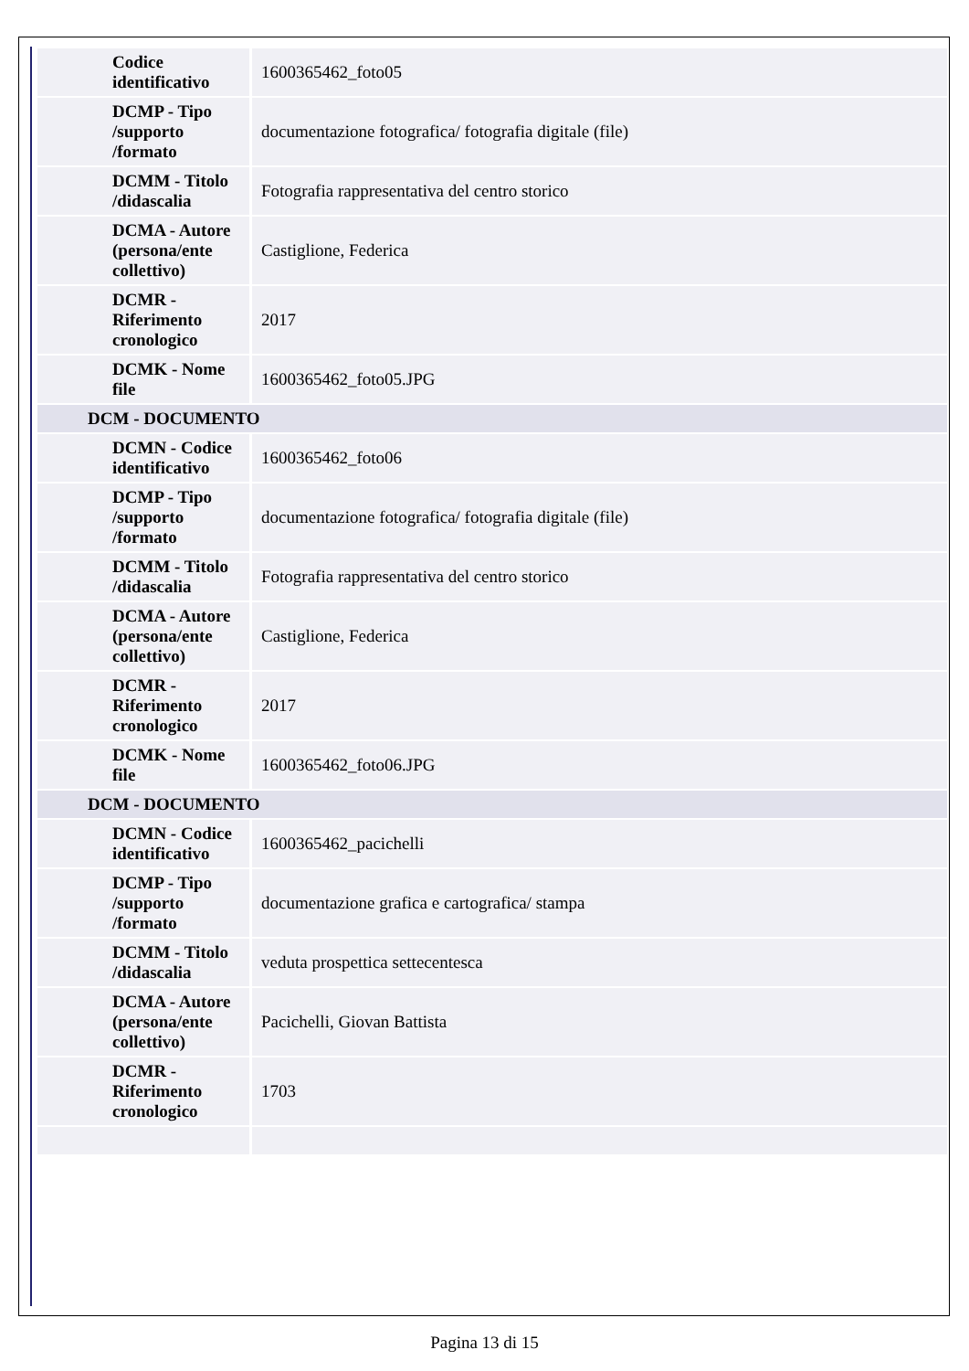| Codice identificativo | 1600365462_foto05 |
| DCMP - Tipo /supporto /formato | documentazione fotografica/ fotografia digitale (file) |
| DCMM - Titolo /didascalia | Fotografia rappresentativa del centro storico |
| DCMA - Autore (persona/ente collettivo) | Castiglione, Federica |
| DCMR - Riferimento cronologico | 2017 |
| DCMK - Nome file | 1600365462_foto05.JPG |
| DCM - DOCUMENTO | |
| DCMN - Codice identificativo | 1600365462_foto06 |
| DCMP - Tipo /supporto /formato | documentazione fotografica/ fotografia digitale (file) |
| DCMM - Titolo /didascalia | Fotografia rappresentativa del centro storico |
| DCMA - Autore (persona/ente collettivo) | Castiglione, Federica |
| DCMR - Riferimento cronologico | 2017 |
| DCMK - Nome file | 1600365462_foto06.JPG |
| DCM - DOCUMENTO | |
| DCMN - Codice identificativo | 1600365462_pacichelli |
| DCMP - Tipo /supporto /formato | documentazione grafica e cartografica/ stampa |
| DCMM - Titolo /didascalia | veduta prospettica settecentesca |
| DCMA - Autore (persona/ente collettivo) | Pacichelli, Giovan Battista |
| DCMR - Riferimento cronologico | 1703 |
Pagina 13 di 15